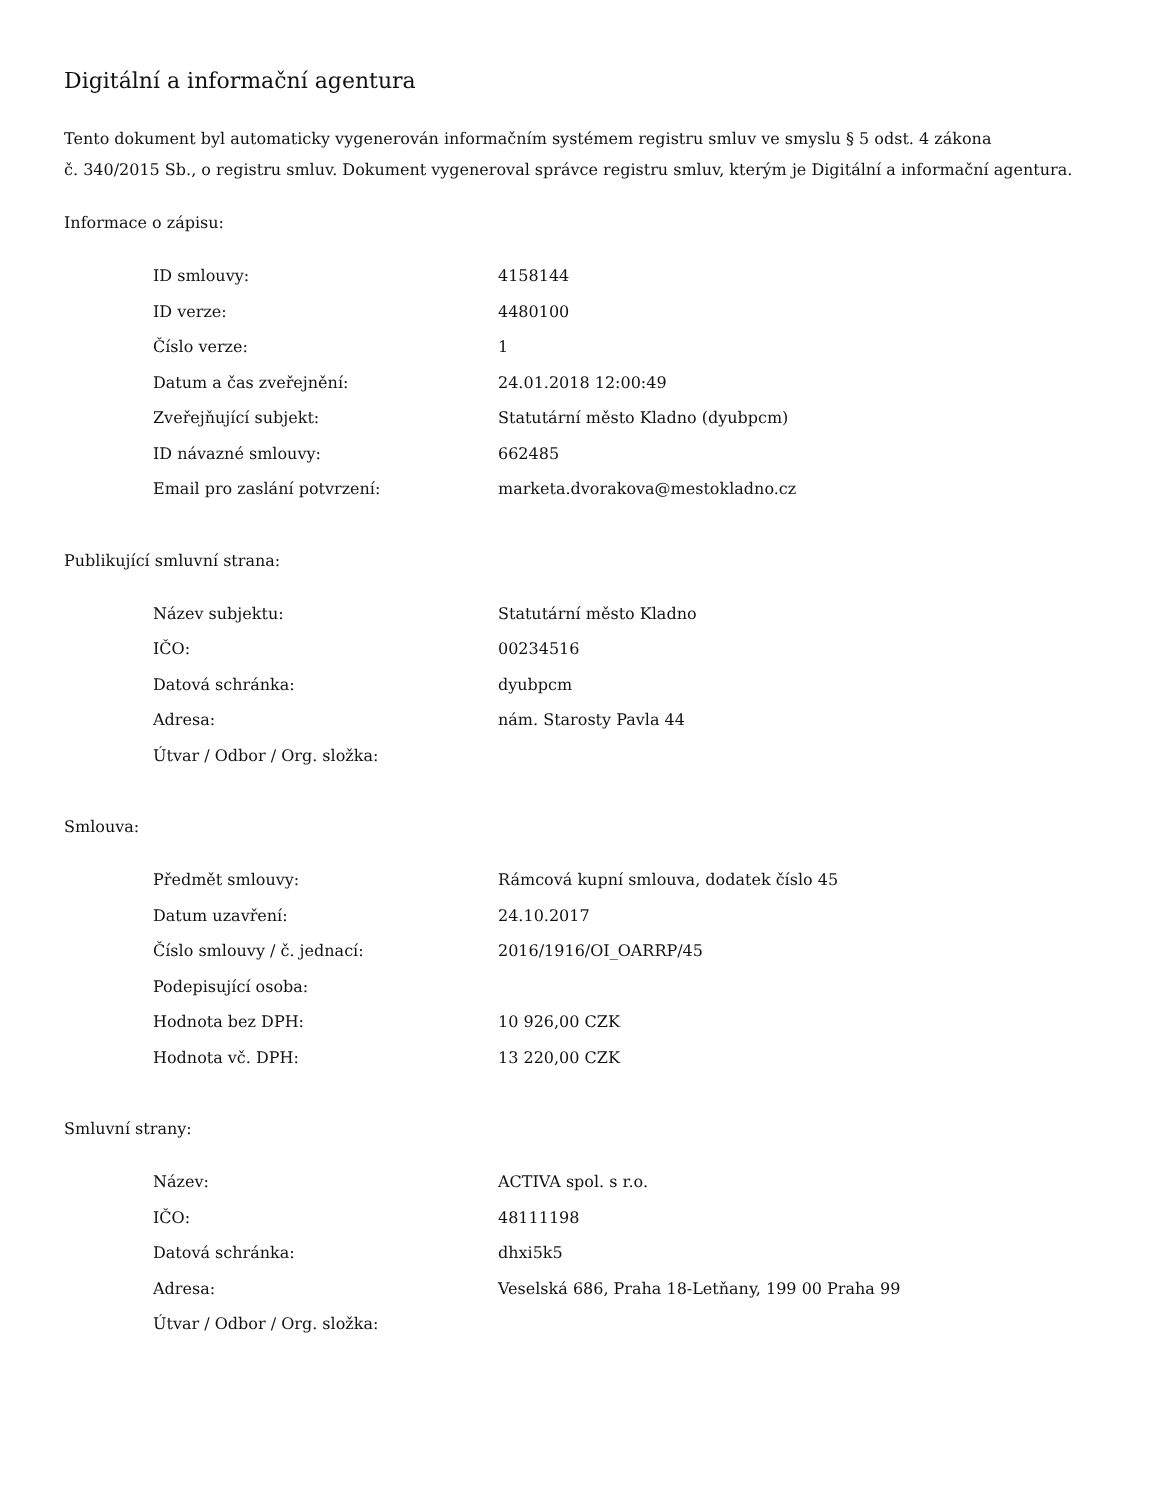Digitální a informační agentura
Tento dokument byl automaticky vygenerován informačním systémem registru smluv ve smyslu § 5 odst. 4 zákona
č. 340/2015 Sb., o registru smluv. Dokument vygeneroval správce registru smluv, kterým je Digitální a informační agentura.
Informace o zápisu:
| ID smlouvy: | 4158144 |
| ID verze: | 4480100 |
| Číslo verze: | 1 |
| Datum a čas zveřejnění: | 24.01.2018 12:00:49 |
| Zveřejňující subjekt: | Statutární město Kladno (dyubpcm) |
| ID návazné smlouvy: | 662485 |
| Email pro zaslání potvrzení: | marketa.dvorakova@mestokladno.cz |
Publikující smluvní strana:
| Název subjektu: | Statutární město Kladno |
| IČO: | 00234516 |
| Datová schránka: | dyubpcm |
| Adresa: | nám. Starosty Pavla 44 |
| Útvar / Odbor / Org. složka: | |
Smlouva:
| Předmět smlouvy: | Rámcová kupní smlouva, dodatek číslo 45 |
| Datum uzavření: | 24.10.2017 |
| Číslo smlouvy / č. jednací: | 2016/1916/OI_OARRP/45 |
| Podepisující osoba: | |
| Hodnota bez DPH: | 10 926,00 CZK |
| Hodnota vč. DPH: | 13 220,00 CZK |
Smluvní strany:
| Název: | ACTIVA spol. s r.o. |
| IČO: | 48111198 |
| Datová schránka: | dhxi5k5 |
| Adresa: | Veselská 686, Praha 18-Letňany, 199 00 Praha 99 |
| Útvar / Odbor / Org. složka: | |